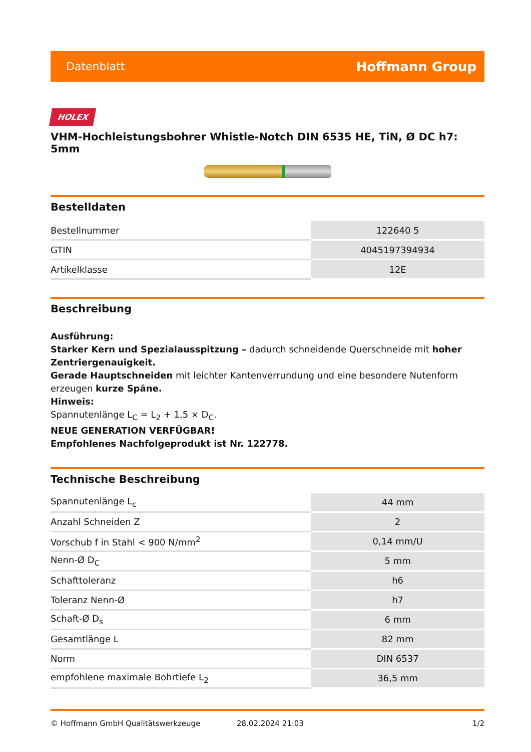Datenblatt Hoffmann Group
HOLEX
VHM-Hochleistungsbohrer Whistle-Notch DIN 6535 HE, TiN, Ø DC h7: 5mm
Bestelldaten
| Bestellnummer | 122640 5 |
| GTIN | 4045197394934 |
| Artikelklasse | 12E |
Beschreibung
Ausführung:
Starker Kern und Spezialausspitzung – dadurch schneidende Querschneide mit hoher Zentriergenauigkeit.
Gerade Hauptschneiden mit leichter Kantenverrundung und eine besondere Nutenform erzeugen kurze Späne.
Hinweis:
Spannutenlänge L<sub>C</sub> = L<sub>2</sub> + 1,5 × D<sub>C</sub>.
NEUE GENERATION VERFÜGBAR!
Empfohlenes Nachfolgeprodukt ist Nr. 122778.
Technische Beschreibung
| Spannutenlänge L<sub>c</sub> | 44 mm |
| Anzahl Schneiden Z | 2 |
| Vorschub f in Stahl < 900 N/mm<sup>2</sup> | 0,14 mm/U |
| Nenn-Ø D<sub>C</sub> | 5 mm |
| Schafttoleranz | h6 |
| Toleranz Nenn-Ø | h7 |
| Schaft-Ø D<sub>s</sub> | 6 mm |
| Gesamtlänge L | 82 mm |
| Norm | DIN 6537 |
| empfohlene maximale Bohrtiefe L<sub>2</sub> | 36,5 mm |
© Hoffmann GmbH Qualitätswerkzeuge 28.02.2024 21:03 1/2